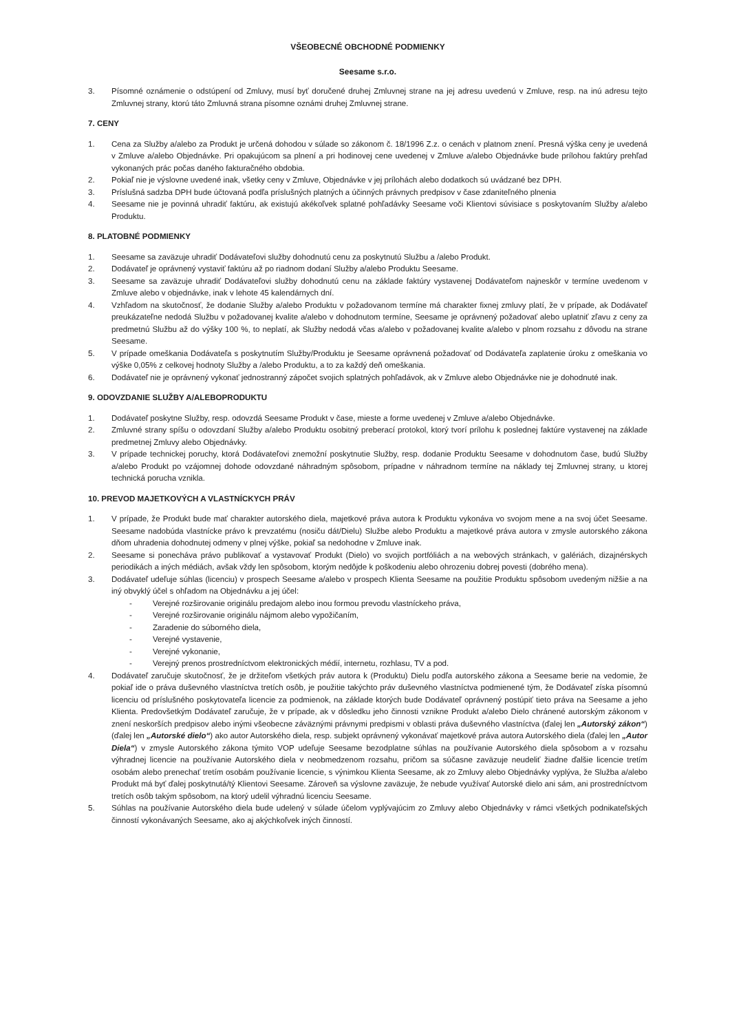VŠEOBECNÉ OBCHODNÉ PODMIENKY
Seesame s.r.o.
3. Písomné oznámenie o odstúpení od Zmluvy, musí byť doručené druhej Zmluvnej strane na jej adresu uvedenú v Zmluve, resp. na inú adresu tejto Zmluvnej strany, ktorú táto Zmluvná strana písomne oznámi druhej Zmluvnej strane.
7. CENY
1. Cena za Služby a/alebo za Produkt je určená dohodou v súlade so zákonom č. 18/1996 Z.z. o cenách v platnom znení. Presná výška ceny je uvedená v Zmluve a/alebo Objednávke. Pri opakujúcom sa plnení a pri hodinovej cene uvedenej v Zmluve a/alebo Objednávke bude prílohou faktúry prehľad vykonaných prác počas daného fakturačného obdobia.
2. Pokiaľ nie je výslovne uvedené inak, všetky ceny v Zmluve, Objednávke v jej prílohách alebo dodatkoch sú uvádzané bez DPH.
3. Príslušná sadzba DPH bude účtovaná podľa príslušných platných a účinných právnych predpisov v čase zdaniteľného plnenia
4. Seesame nie je povinná uhradiť faktúru, ak existujú akékoľvek splatné pohľadávky Seesame voči Klientovi súvisiace s poskytovaním Služby a/alebo Produktu.
8. PLATOBNÉ PODMIENKY
1. Seesame sa zaväzuje uhradiť Dodávateľovi služby dohodnutú cenu za poskytnutú Službu a /alebo Produkt.
2. Dodávateľ je oprávnený vystaviť faktúru až po riadnom dodaní Služby a/alebo Produktu Seesame.
3. Seesame sa zaväzuje uhradiť Dodávateľovi služby dohodnutú cenu na základe faktúry vystavenej Dodávateľom najneskôr v termíne uvedenom v Zmluve alebo v objednávke, inak v lehote 45 kalendárnych dní.
4. Vzhľadom na skutočnosť, že dodanie Služby a/alebo Produktu v požadovanom termíne má charakter fixnej zmluvy platí, že v prípade, ak Dodávateľ preukázateľne nedodá Službu v požadovanej kvalite a/alebo v dohodnutom termíne, Seesame je oprávnený požadovať alebo uplatniť zľavu z ceny za predmetnú Službu až do výšky 100 %, to neplatí, ak Služby nedodá včas a/alebo v požadovanej kvalite a/alebo v plnom rozsahu z dôvodu na strane Seesame.
5. V prípade omeškania Dodávateľa s poskytnutím Služby/Produktu je Seesame oprávnená požadovať od Dodávateľa zaplatenie úroku z omeškania vo výške 0,05% z celkovej hodnoty Služby a /alebo Produktu, a to za každý deň omeškania.
6. Dodávateľ nie je oprávnený vykonať jednostranný zápočet svojich splatných pohľadávok, ak v Zmluve alebo Objednávke nie je dohodnuté inak.
9. ODOVZDANIE SLUŽBY A/ALEBOPRODUKTU
1. Dodávateľ poskytne Služby, resp. odovzdá Seesame Produkt v čase, mieste a forme uvedenej v Zmluve a/alebo Objednávke.
2. Zmluvné strany spíšu o odovzdaní Služby a/alebo Produktu osobitný preberací protokol, ktorý tvorí prílohu k poslednej faktúre vystavenej na základe predmetnej Zmluvy alebo Objednávky.
3. V prípade technickej poruchy, ktorá Dodávateľovi znemožní poskytnutie Služby, resp. dodanie Produktu Seesame v dohodnutom čase, budú Služby a/alebo Produkt po vzájomnej dohode odovzdané náhradným spôsobom, prípadne v náhradnom termíne na náklady tej Zmluvnej strany, u ktorej technická porucha vznikla.
10. PREVOD MAJETKOVÝCH A VLASTNÍCKYCH PRÁV
1. V prípade, že Produkt bude mať charakter autorského diela, majetkové práva autora k Produktu vykonáva vo svojom mene a na svoj účet Seesame. Seesame nadobúda vlastnícke právo k prevzatému (nosiču dát/Dielu) Službe alebo Produktu a majetkové práva autora v zmysle autorského zákona dňom uhradenia dohodnutej odmeny v plnej výške, pokiaľ sa nedohodne v Zmluve inak.
2. Seesame si ponecháva právo publikovať a vystavovať Produkt (Dielo) vo svojich portfóliách a na webových stránkach, v galériách, dizajnérskych periodikách a iných médiách, avšak vždy len spôsobom, ktorým nedôjde k poškodeniu alebo ohrozeniu dobrej povesti (dobrého mena).
3. Dodávateľ udeľuje súhlas (licenciu) v prospech Seesame a/alebo v prospech Klienta Seesame na použitie Produktu spôsobom uvedeným nižšie a na iný obvyklý účel s ohľadom na Objednávku a jej účel:
- Verejné rozširovanie originálu predajom alebo inou formou prevodu vlastníckeho práva,
- Verejné rozširovanie originálu nájmom alebo vypožičaním,
- Zaradenie do súborného diela,
- Verejné vystavenie,
- Verejné vykonanie,
- Verejný prenos prostredníctvom elektronických médií, internetu, rozhlasu, TV a pod.
4. Dodávateľ zaručuje skutočnosť, že je držiteľom všetkých práv autora k (Produktu) Dielu podľa autorského zákona a Seesame berie na vedomie, že pokiaľ ide o práva duševného vlastníctva tretích osôb, je použitie takýchto práv duševného vlastníctva podmienené tým, že Dodávateľ získa písomnú licenciu od príslušného poskytovateľa licencie za podmienok, na základe ktorých bude Dodávateľ oprávnený postúpiť tieto práva na Seesame a jeho Klienta. Predovšetkým Dodávateľ zaručuje, že v prípade, ak v dôsledku jeho činnosti vznikne Produkt a/alebo Dielo chránené autorským zákonom v znení neskorších predpisov alebo inými všeobecne záväznými právnymi predpismi v oblasti práva duševného vlastníctva (ďalej len „Autorský zákon“) (ďalej len „Autorské dielo“) ako autor Autorského diela, resp. subjekt oprávnený vykonávať majetkové práva autora Autorského diela (ďalej len „Autor Diela“) v zmysle Autorského zákona týmito VOP udeľuje Seesame bezodplatne súhlas na používanie Autorského diela spôsobom a v rozsahu výhradnej licencie na používanie Autorského diela v neobmedzenom rozsahu, pričom sa súčasne zaväzuje neudeliť žiadne ďalšie licencie tretím osobám alebo prenechať tretím osobám používanie licencie, s výnimkou Klienta Seesame, ak zo Zmluvy alebo Objednávky vyplýva, že Služba a/alebo Produkt má byť ďalej poskytnutá/tý Klientovi Seesame. Zároveň sa výslovne zaväzuje, že nebude využívať Autorské dielo ani sám, ani prostredníctvom tretích osôb takým spôsobom, na ktorý udelil výhradnú licenciu Seesame.
5. Súhlas na používanie Autorského diela bude udelený v súlade účelom vyplývajúcim zo Zmluvy alebo Objednávky v rámci všetkých podnikateľských činností vykonávaných Seesame, ako aj akýchkoľvek iných činností.